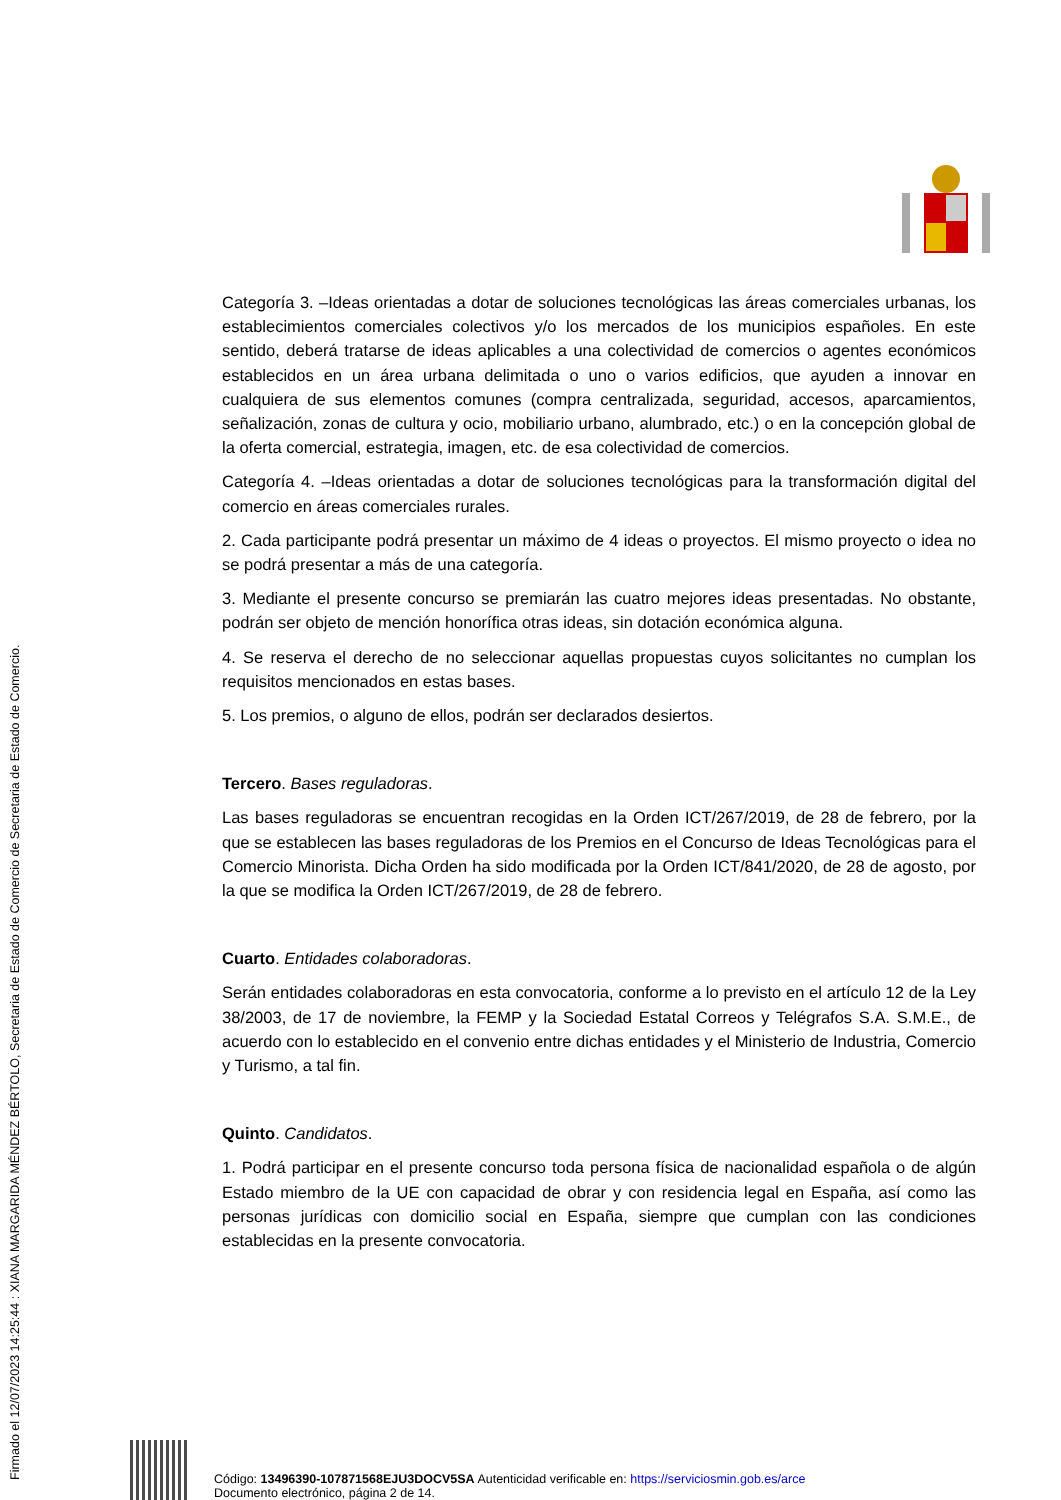Firmado el 12/07/2023 14:25:44 : XIANA MARGARIDA MÉNDEZ BÉRTOLO, Secretaria de Estado de Comercio de Secretaria de Estado de Comercio.
Categoría 3. –Ideas orientadas a dotar de soluciones tecnológicas las áreas comerciales urbanas, los establecimientos comerciales colectivos y/o los mercados de los municipios españoles. En este sentido, deberá tratarse de ideas aplicables a una colectividad de comercios o agentes económicos establecidos en un área urbana delimitada o uno o varios edificios, que ayuden a innovar en cualquiera de sus elementos comunes (compra centralizada, seguridad, accesos, aparcamientos, señalización, zonas de cultura y ocio, mobiliario urbano, alumbrado, etc.) o en la concepción global de la oferta comercial, estrategia, imagen, etc. de esa colectividad de comercios.
Categoría 4. –Ideas orientadas a dotar de soluciones tecnológicas para la transformación digital del comercio en áreas comerciales rurales.
2. Cada participante podrá presentar un máximo de 4 ideas o proyectos. El mismo proyecto o idea no se podrá presentar a más de una categoría.
3. Mediante el presente concurso se premiarán las cuatro mejores ideas presentadas. No obstante, podrán ser objeto de mención honorífica otras ideas, sin dotación económica alguna.
4. Se reserva el derecho de no seleccionar aquellas propuestas cuyos solicitantes no cumplan los requisitos mencionados en estas bases.
5. Los premios, o alguno de ellos, podrán ser declarados desiertos.
Tercero. Bases reguladoras.
Las bases reguladoras se encuentran recogidas en la Orden ICT/267/2019, de 28 de febrero, por la que se establecen las bases reguladoras de los Premios en el Concurso de Ideas Tecnológicas para el Comercio Minorista. Dicha Orden ha sido modificada por la Orden ICT/841/2020, de 28 de agosto, por la que se modifica la Orden ICT/267/2019, de 28 de febrero.
Cuarto. Entidades colaboradoras.
Serán entidades colaboradoras en esta convocatoria, conforme a lo previsto en el artículo 12 de la Ley 38/2003, de 17 de noviembre, la FEMP y la Sociedad Estatal Correos y Telégrafos S.A. S.M.E., de acuerdo con lo establecido en el convenio entre dichas entidades y el Ministerio de Industria, Comercio y Turismo, a tal fin.
Quinto. Candidatos.
1. Podrá participar en el presente concurso toda persona física de nacionalidad española o de algún Estado miembro de la UE con capacidad de obrar y con residencia legal en España, así como las personas jurídicas con domicilio social en España, siempre que cumplan con las condiciones establecidas en la presente convocatoria.
Código: 13496390-107871568EJU3DOCV5SA Autenticidad verificable en: https://serviciosmin.gob.es/arce
Documento electrónico, página 2 de 14.